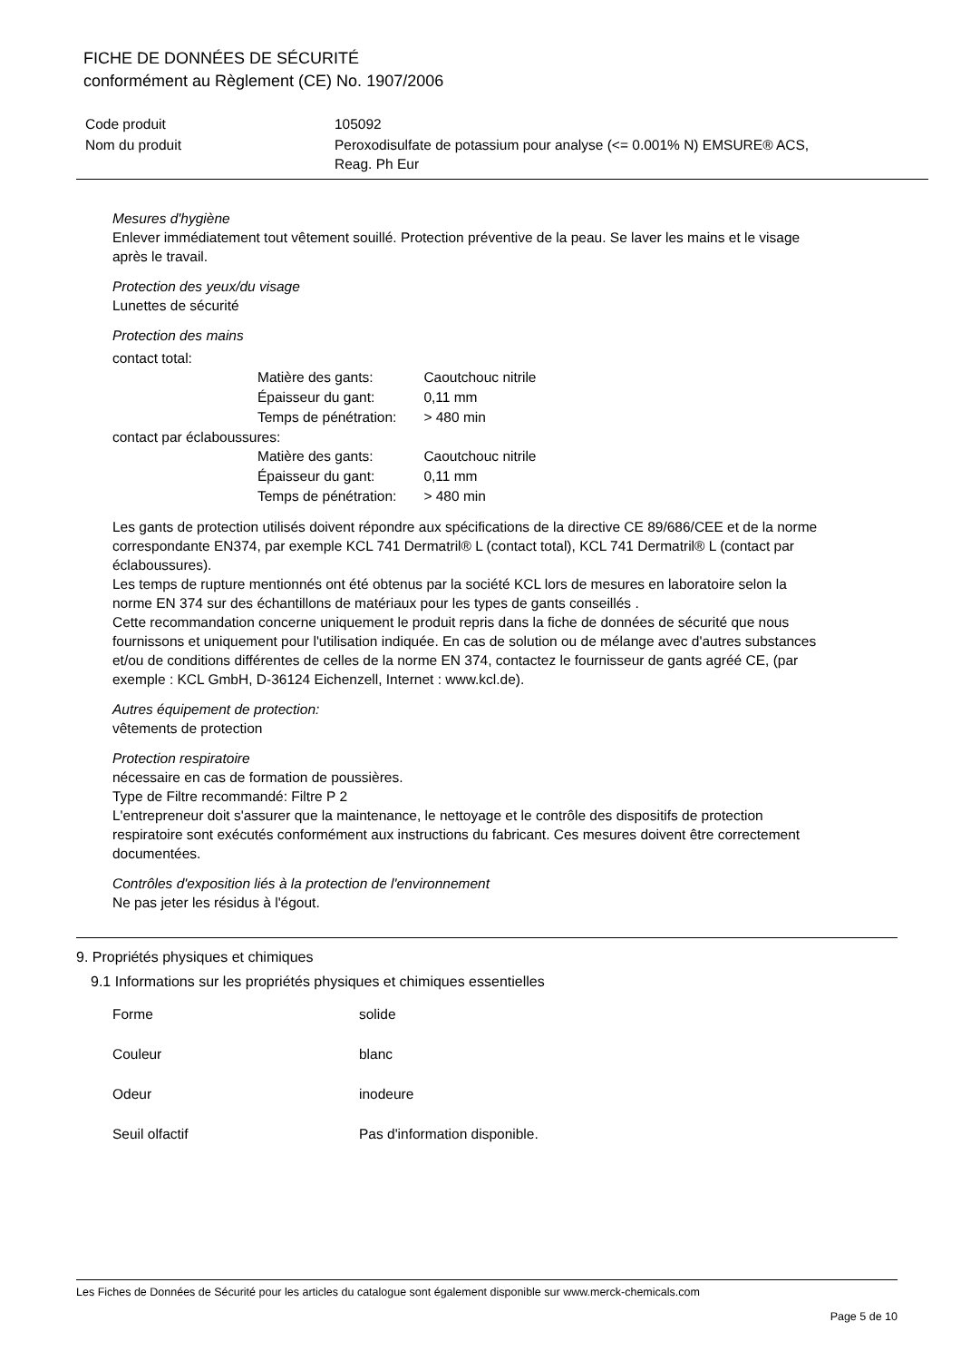FICHE DE DONNÉES DE SÉCURITÉ
conformément au Règlement (CE) No. 1907/2006
| Code produit | 105092 |
| Nom du produit | Peroxodisulfate de potassium pour analyse (<= 0.001% N) EMSURE® ACS, Reag. Ph Eur |
Mesures d'hygiène
Enlever immédiatement tout vêtement souillé. Protection préventive de la peau. Se laver les mains et le visage après le travail.
Protection des yeux/du visage
Lunettes de sécurité
Protection des mains
contact total:
| Matière des gants: | Caoutchouc nitrile |
| Épaisseur du gant: | 0,11 mm |
| Temps de pénétration: | > 480 min |
contact par éclaboussures:
| Matière des gants: | Caoutchouc nitrile |
| Épaisseur du gant: | 0,11 mm |
| Temps de pénétration: | > 480 min |
Les gants de protection utilisés doivent répondre aux spécifications de la directive CE 89/686/CEE et de la norme correspondante EN374, par exemple KCL 741 Dermatril® L (contact total), KCL 741 Dermatril® L (contact par éclaboussures).
Les temps de rupture mentionnés ont été obtenus par la société KCL lors de mesures en laboratoire selon la norme EN 374 sur des échantillons de matériaux pour les types de gants conseillés .
Cette recommandation concerne uniquement le produit repris dans la fiche de données de sécurité que nous fournissons et uniquement pour l'utilisation indiquée. En cas de solution ou de mélange avec d'autres substances et/ou de conditions différentes de celles de la norme EN 374, contactez le fournisseur de gants agréé CE, (par exemple : KCL GmbH, D-36124 Eichenzell, Internet : www.kcl.de).
Autres équipement de protection:
vêtements de protection
Protection respiratoire
nécessaire en cas de formation de poussières.
Type de Filtre recommandé: Filtre P 2
L'entrepreneur doit s'assurer que la maintenance, le nettoyage et le contrôle des dispositifs de protection respiratoire sont exécutés conformément aux instructions du fabricant. Ces mesures doivent être correctement documentées.
Contrôles d'exposition liés à la protection de l'environnement
Ne pas jeter les résidus à l'égout.
9. Propriétés physiques et chimiques
9.1 Informations sur les propriétés physiques et chimiques essentielles
| Forme | solide |
| Couleur | blanc |
| Odeur | inodeure |
| Seuil olfactif | Pas d'information disponible. |
Les Fiches de Données de Sécurité pour les articles du catalogue sont également disponible sur www.merck-chemicals.com
Page 5 de 10